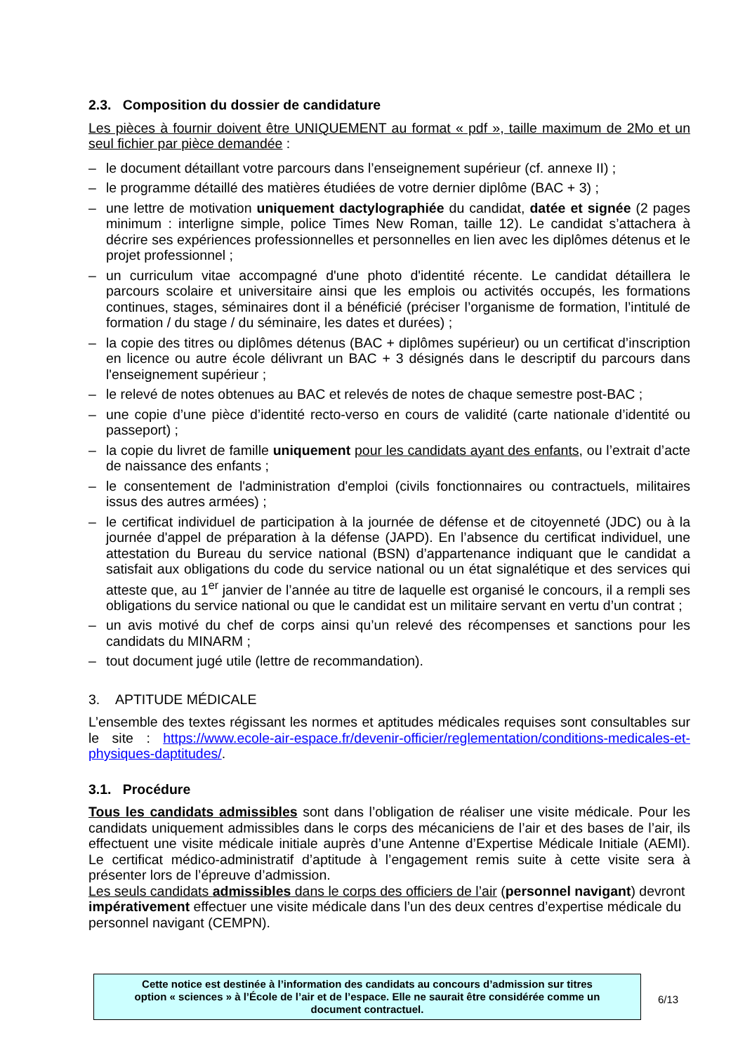2.3. Composition du dossier de candidature
Les pièces à fournir doivent être UNIQUEMENT au format « pdf », taille maximum de 2Mo et un seul fichier par pièce demandée :
– le document détaillant votre parcours dans l’enseignement supérieur (cf. annexe II) ;
– le programme détaillé des matières étudiées de votre dernier diplôme (BAC + 3) ;
– une lettre de motivation uniquement dactylographiée du candidat, datée et signée (2 pages minimum : interligne simple, police Times New Roman, taille 12). Le candidat s’attachera à décrire ses expériences professionnelles et personnelles en lien avec les diplômes détenus et le projet professionnel ;
– un curriculum vitae accompagné d'une photo d'identité récente. Le candidat détaillera le parcours scolaire et universitaire ainsi que les emplois ou activités occupés, les formations continues, stages, séminaires dont il a bénéficié (préciser l’organisme de formation, l’intitulé de formation / du stage / du séminaire, les dates et durées) ;
– la copie des titres ou diplômes détenus (BAC + diplômes supérieur) ou un certificat d’inscription en licence ou autre école délivrant un BAC + 3 désignés dans le descriptif du parcours dans l'enseignement supérieur ;
– le relevé de notes obtenues au BAC et relevés de notes de chaque semestre post-BAC ;
– une copie d’une pièce d’identité recto-verso en cours de validité (carte nationale d’identité ou passeport) ;
– la copie du livret de famille uniquement pour les candidats ayant des enfants, ou l’extrait d’acte de naissance des enfants ;
– le consentement de l'administration d'emploi (civils fonctionnaires ou contractuels, militaires issus des autres armées) ;
– le certificat individuel de participation à la journée de défense et de citoyenneté (JDC) ou à la journée d'appel de préparation à la défense (JAPD). En l’absence du certificat individuel, une attestation du Bureau du service national (BSN) d’appartenance indiquant que le candidat a satisfait aux obligations du code du service national ou un état signalétique et des services qui atteste que, au 1<sup>er</sup> janvier de l’année au titre de laquelle est organisé le concours, il a rempli ses obligations du service national ou que le candidat est un militaire servant en vertu d’un contrat ;
– un avis motivé du chef de corps ainsi qu’un relevé des récompenses et sanctions pour les candidats du MINARM ;
– tout document jugé utile (lettre de recommandation).
3. APTITUDE MÉDICALE
L’ensemble des textes régissant les normes et aptitudes médicales requises sont consultables sur le site : https://www.ecole-air-espace.fr/devenir-officier/reglementation/conditions-medicales-et-physiques-daptitudes/.
3.1. Procédure
Tous les candidats admissibles sont dans l’obligation de réaliser une visite médicale. Pour les candidats uniquement admissibles dans le corps des mécaniciens de l’air et des bases de l’air, ils effectuent une visite médicale initiale auprès d’une Antenne d’Expertise Médicale Initiale (AEMI). Le certificat médico-administratif d’aptitude à l’engagement remis suite à cette visite sera à présenter lors de l’épreuve d’admission.
Les seuls candidats admissibles dans le corps des officiers de l’air (personnel navigant) devront impérativement effectuer une visite médicale dans l’un des deux centres d’expertise médicale du personnel navigant (CEMPN).
Cette notice est destinée à l’information des candidats au concours d’admission sur titres
option « sciences » à l’École de l’air et de l’espace. Elle ne saurait être considérée comme un
document contractuel.
6/13